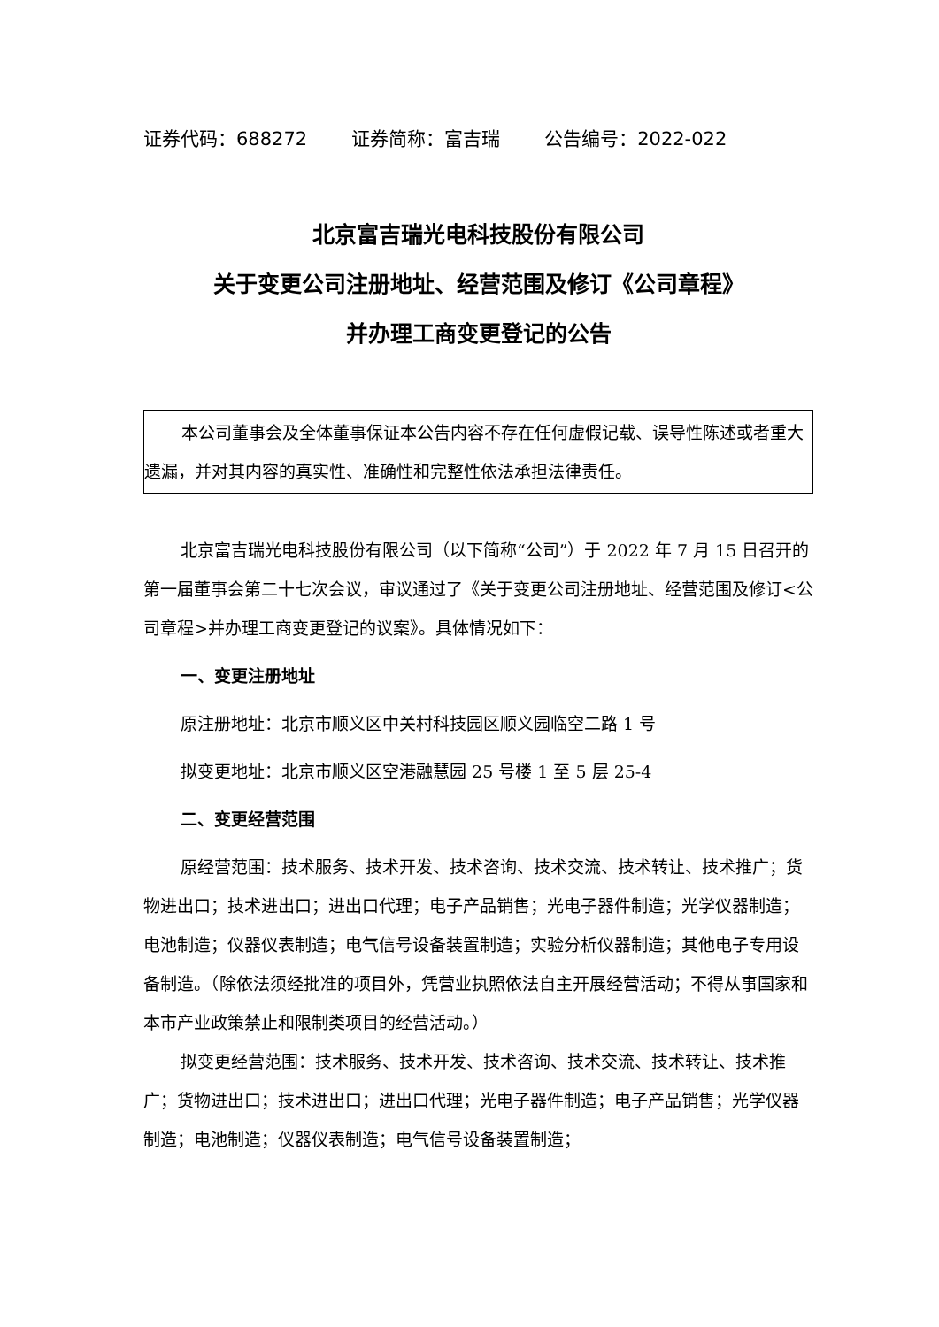证券代码：688272 证券简称：富吉瑞 公告编号：2022-022
北京富吉瑞光电科技股份有限公司
关于变更公司注册地址、经营范围及修订《公司章程》
并办理工商变更登记的公告
本公司董事会及全体董事保证本公告内容不存在任何虚假记载、误导性陈述或者重大遗漏，并对其内容的真实性、准确性和完整性依法承担法律责任。
北京富吉瑞光电科技股份有限公司（以下简称“公司”）于 2022 年 7 月 15 日召开的第一届董事会第二十七次会议，审议通过了《关于变更公司注册地址、经营范围及修订<公司章程>并办理工商变更登记的议案》。具体情况如下：
一、变更注册地址
原注册地址：北京市顺义区中关村科技园区顺义园临空二路 1 号
拟变更地址：北京市顺义区空港融慧园 25 号楼 1 至 5 层 25-4
二、变更经营范围
原经营范围：技术服务、技术开发、技术咨询、技术交流、技术转让、技术推广；货物进出口；技术进出口；进出口代理；电子产品销售；光电子器件制造；光学仪器制造；电池制造；仪器仪表制造；电气信号设备装置制造；实验分析仪器制造；其他电子专用设备制造。（除依法须经批准的项目外，凭营业执照依法自主开展经营活动；不得从事国家和本市产业政策禁止和限制类项目的经营活动。）
拟变更经营范围：技术服务、技术开发、技术咨询、技术交流、技术转让、技术推广；货物进出口；技术进出口；进出口代理；光电子器件制造；电子产品销售；光学仪器制造；电池制造；仪器仪表制造；电气信号设备装置制造；